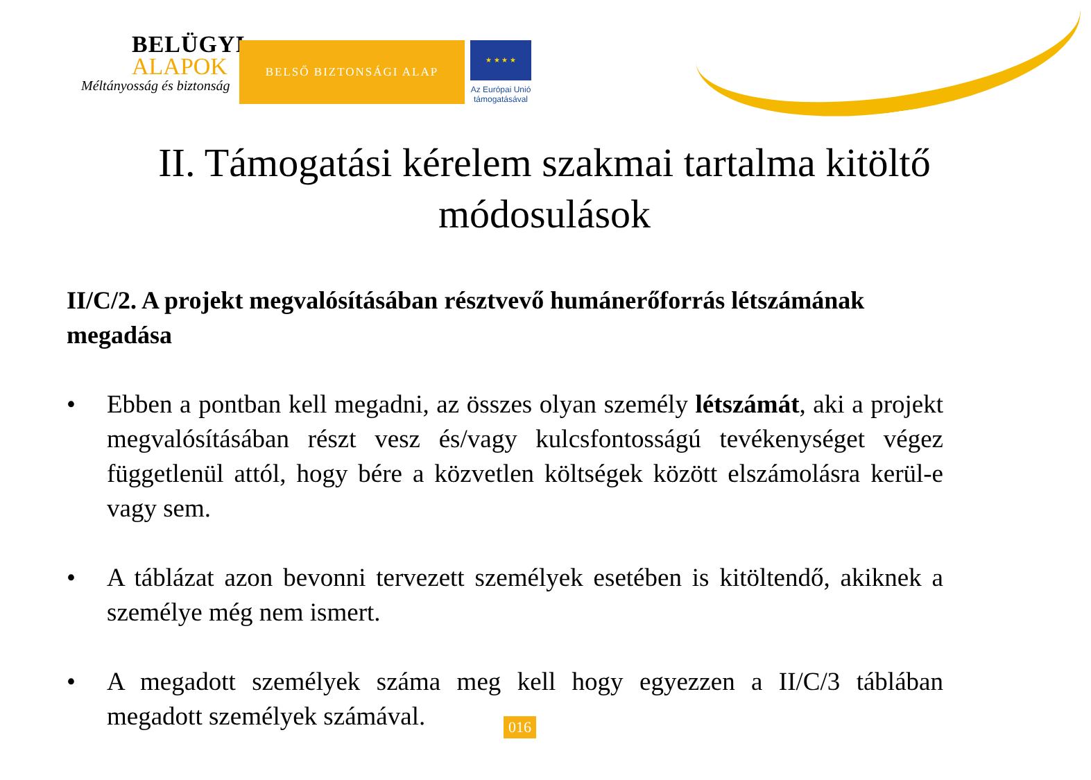BELÜGYI
ALAPOK
Méltányosság és biztonság
BELSŐ BIZTONSÁGI ALAP
★ ★ ★ ★
Az Európai Unió
támogatásával
II. Támogatási kérelem szakmai tartalma kitöltő módosulások
II/C/2. A projekt megvalósításában résztvevő humánerőforrás létszámának megadása
• Ebben a pontban kell megadni, az összes olyan személy létszámát, aki a projekt megvalósításában részt vesz és/vagy kulcsfontosságú tevékenységet végez függetlenül attól, hogy bére a közvetlen költségek között elszámolásra kerül-e vagy sem.
• A táblázat azon bevonni tervezett személyek esetében is kitöltendő, akiknek a személye még nem ismert.
• A megadott személyek száma meg kell hogy egyezzen a II/C/3 táblában megadott személyek számával.
016